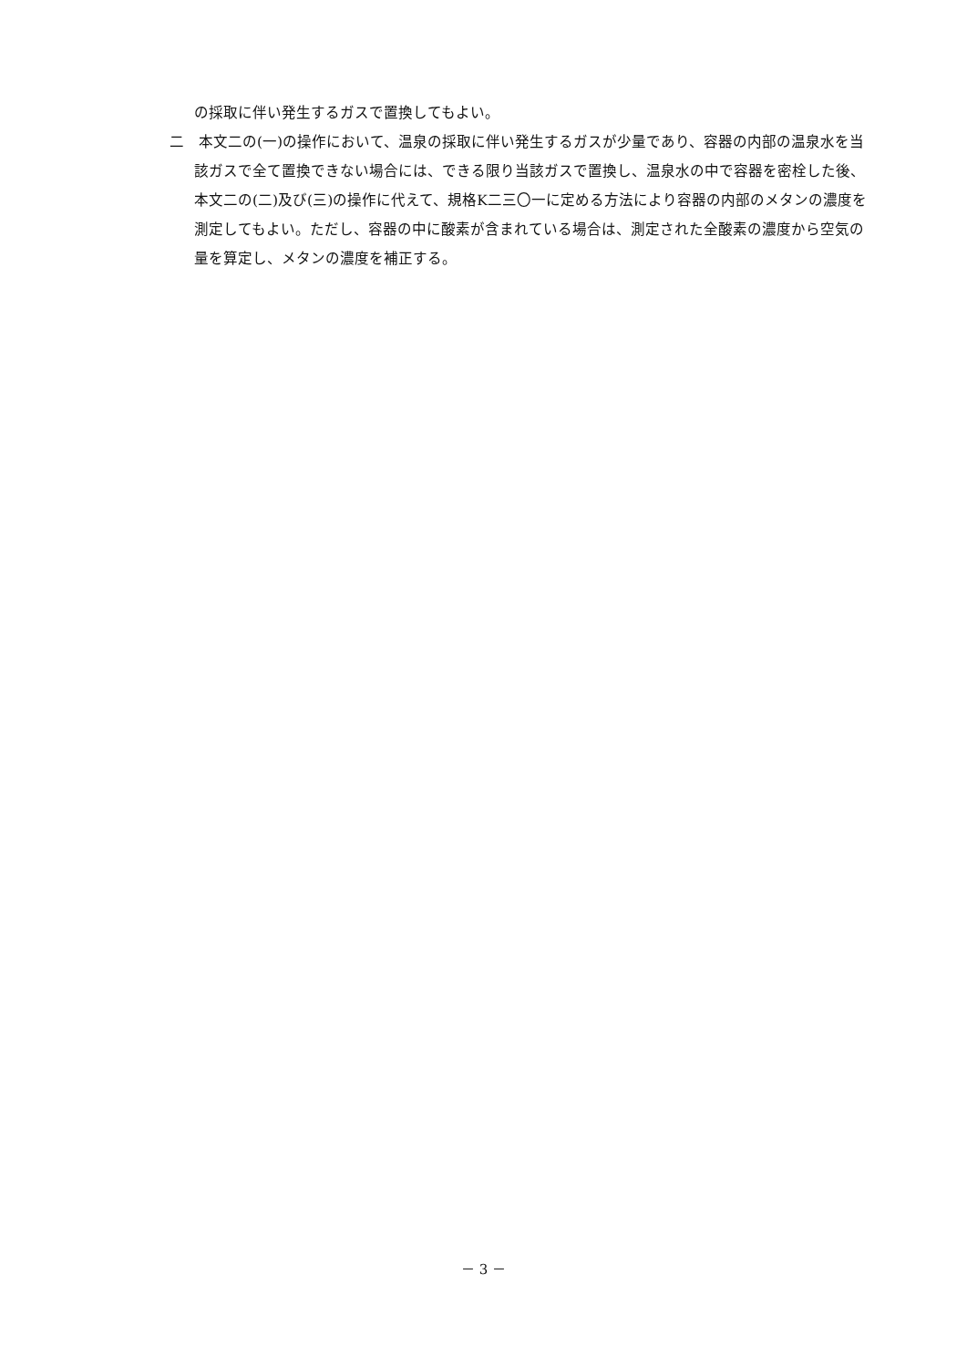の採取に伴い発生するガスで置換してもよい。
二　本文二の(一)の操作において、温泉の採取に伴い発生するガスが少量であり、容器の内部の温泉水を当該ガスで全て置換できない場合には、できる限り当該ガスで置換し、温泉水の中で容器を密栓した後、本文二の(二)及び(三)の操作に代えて、規格K二三〇一に定める方法により容器の内部のメタンの濃度を測定してもよい。ただし、容器の中に酸素が含まれている場合は、測定された全酸素の濃度から空気の量を算定し、メタンの濃度を補正する。
－ 3 －